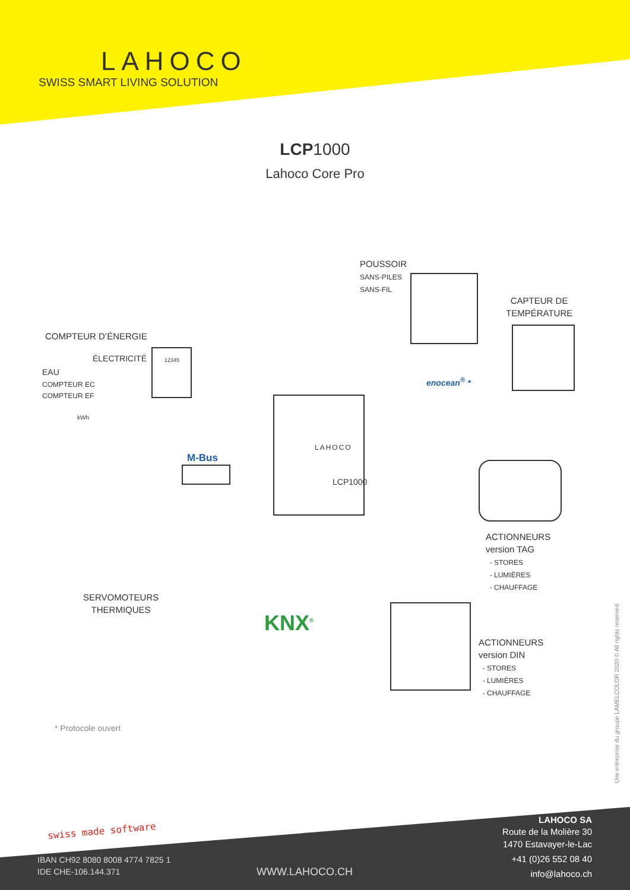LAHOCO
SWISS SMART LIVING SOLUTION
LCP1000
Lahoco Core Pro
POUSSOIR
SANS-PILES
SANS-FIL
CAPTEUR DE
TEMPÉRATURE
enocean<sup>®</sup> *
COMPTEUR D’ÉNERGIE
ÉLECTRICITÉ 12345
EAU
COMPTEUR EC
COMPTEUR EF
kWh
M-Bus
LAHOCO
LCP1000
ACTIONNEURS
version TAG
- STORES
- LUMIÈRES
- CHAUFFAGE
SERVOMOTEURS
THERMIQUES
KNX<sup>®</sup>
ACTIONNEURS
version DIN
- STORES
- LUMIÈRES
- CHAUFFAGE
* Protocole ouvert
Une entreprise du groupe LAMELCOLOR 2020 © All rights reserved
swiss made software
IBAN CH92 8080 8008 4774 7825 1
IDE CHE-106.144.371
WWW.LAHOCO.CH
LAHOCO SA
Route de la Molière 30
1470 Estavayer-le-Lac
+41 (0)26 552 08 40
info@lahoco.ch